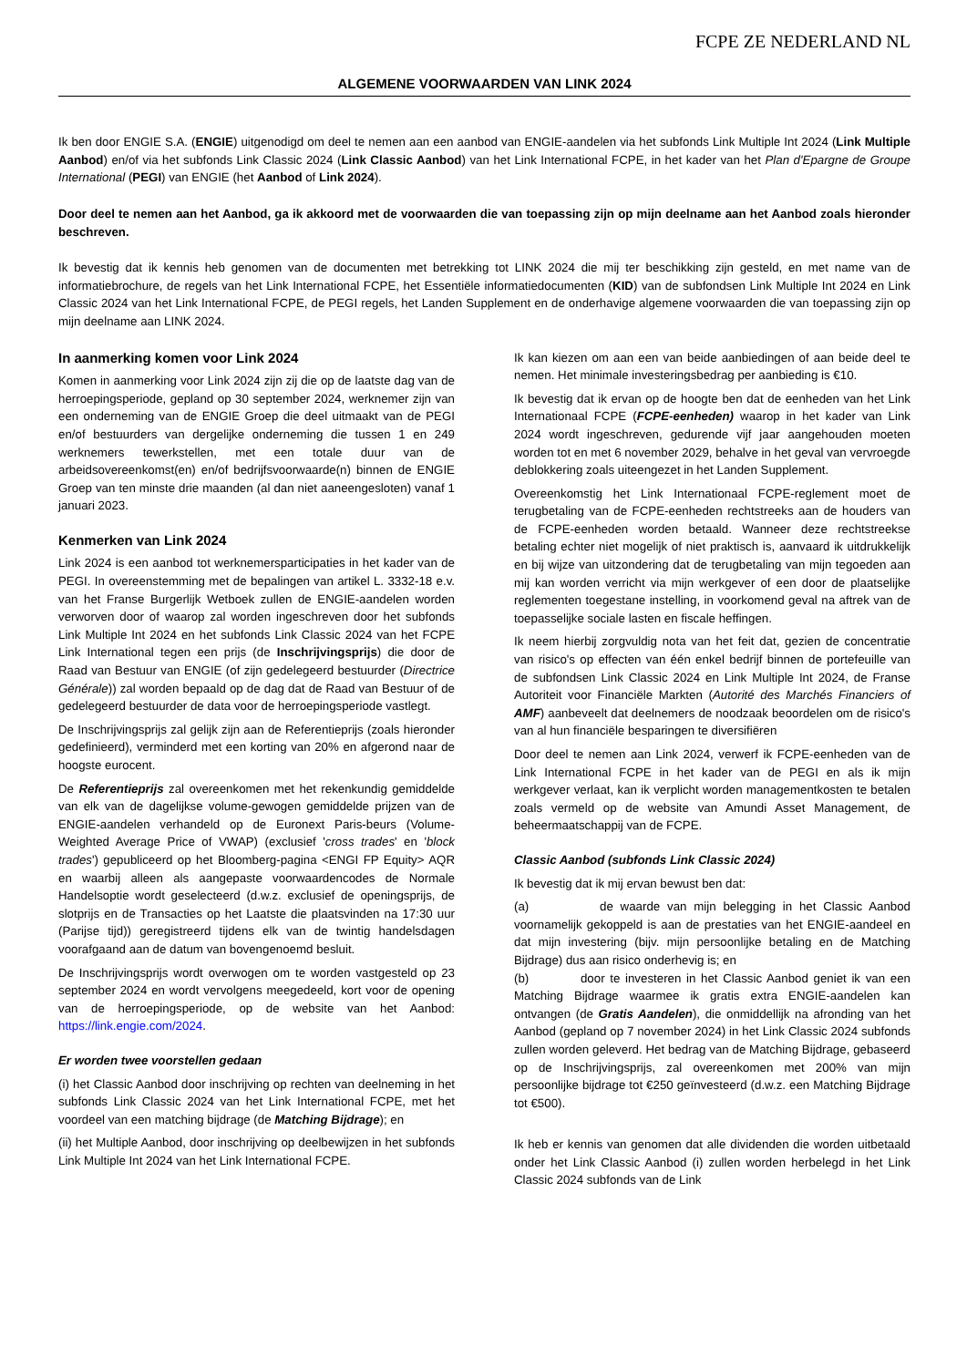FCPE ZE NEDERLAND NL
ALGEMENE VOORWAARDEN VAN LINK 2024
Ik ben door ENGIE S.A. (ENGIE) uitgenodigd om deel te nemen aan een aanbod van ENGIE-aandelen via het subfonds Link Multiple Int 2024 (Link Multiple Aanbod) en/of via het subfonds Link Classic 2024 (Link Classic Aanbod) van het Link International FCPE, in het kader van het Plan d'Epargne de Groupe International (PEGI) van ENGIE (het Aanbod of Link 2024).
Door deel te nemen aan het Aanbod, ga ik akkoord met de voorwaarden die van toepassing zijn op mijn deelname aan het Aanbod zoals hieronder beschreven.
Ik bevestig dat ik kennis heb genomen van de documenten met betrekking tot LINK 2024 die mij ter beschikking zijn gesteld, en met name van de informatiebrochure, de regels van het Link International FCPE, het Essentiële informatiedocumenten (KID) van de subfondsen Link Multiple Int 2024 en Link Classic 2024 van het Link International FCPE, de PEGI regels, het Landen Supplement en de onderhavige algemene voorwaarden die van toepassing zijn op mijn deelname aan LINK 2024.
In aanmerking komen voor Link 2024
Komen in aanmerking voor Link 2024 zijn zij die op de laatste dag van de herroepingsperiode, gepland op 30 september 2024, werknemer zijn van een onderneming van de ENGIE Groep die deel uitmaakt van de PEGI en/of bestuurders van dergelijke onderneming die tussen 1 en 249 werknemers tewerkstellen, met een totale duur van de arbeidsovereenkomst(en) en/of bedrijfsvoorwaarde(n) binnen de ENGIE Groep van ten minste drie maanden (al dan niet aaneengesloten) vanaf 1 januari 2023.
Kenmerken van Link 2024
Link 2024 is een aanbod tot werknemersparticipaties in het kader van de PEGI. In overeenstemming met de bepalingen van artikel L. 3332-18 e.v. van het Franse Burgerlijk Wetboek zullen de ENGIE-aandelen worden verworven door of waarop zal worden ingeschreven door het subfonds Link Multiple Int 2024 en het subfonds Link Classic 2024 van het FCPE Link International tegen een prijs (de Inschrijvingsprijs) die door de Raad van Bestuur van ENGIE (of zijn gedelegeerd bestuurder (Directrice Générale)) zal worden bepaald op de dag dat de Raad van Bestuur of de gedelegeerd bestuurder de data voor de herroepingsperiode vastlegt.
De Inschrijvingsprijs zal gelijk zijn aan de Referentieprijs (zoals hieronder gedefinieerd), verminderd met een korting van 20% en afgerond naar de hoogste eurocent.
De Referentieprijs zal overeenkomen met het rekenkundig gemiddelde van elk van de dagelijkse volume-gewogen gemiddelde prijzen van de ENGIE-aandelen verhandeld op de Euronext Paris-beurs (Volume-Weighted Average Price of VWAP) (exclusief 'cross trades' en 'block trades') gepubliceerd op het Bloomberg-pagina <ENGI FP Equity> AQR en waarbij alleen als aangepaste voorwaardencodes de Normale Handelsoptie wordt geselecteerd (d.w.z. exclusief de openingsprijs, de slotprijs en de Transacties op het Laatste die plaatsvinden na 17:30 uur (Parijse tijd)) geregistreerd tijdens elk van de twintig handelsdagen voorafgaand aan de datum van bovengenoemd besluit.
De Inschrijvingsprijs wordt overwogen om te worden vastgesteld op 23 september 2024 en wordt vervolgens meegedeeld, kort voor de opening van de herroepingsperiode, op de website van het Aanbod: https://link.engie.com/2024.
Er worden twee voorstellen gedaan
(i) het Classic Aanbod door inschrijving op rechten van deelneming in het subfonds Link Classic 2024 van het Link International FCPE, met het voordeel van een matching bijdrage (de Matching Bijdrage); en
(ii) het Multiple Aanbod, door inschrijving op deelbewijzen in het subfonds Link Multiple Int 2024 van het Link International FCPE.
Ik kan kiezen om aan een van beide aanbiedingen of aan beide deel te nemen. Het minimale investeringsbedrag per aanbieding is €10.
Ik bevestig dat ik ervan op de hoogte ben dat de eenheden van het Link Internationaal FCPE (FCPE-eenheden) waarop in het kader van Link 2024 wordt ingeschreven, gedurende vijf jaar aangehouden moeten worden tot en met 6 november 2029, behalve in het geval van vervroegde deblokkering zoals uiteengezet in het Landen Supplement.
Overeenkomstig het Link Internationaal FCPE-reglement moet de terugbetaling van de FCPE-eenheden rechtstreeks aan de houders van de FCPE-eenheden worden betaald. Wanneer deze rechtstreekse betaling echter niet mogelijk of niet praktisch is, aanvaard ik uitdrukkelijk en bij wijze van uitzondering dat de terugbetaling van mijn tegoeden aan mij kan worden verricht via mijn werkgever of een door de plaatselijke reglementen toegestane instelling, in voorkomend geval na aftrek van de toepasselijke sociale lasten en fiscale heffingen.
Ik neem hierbij zorgvuldig nota van het feit dat, gezien de concentratie van risico's op effecten van één enkel bedrijf binnen de portefeuille van de subfondsen Link Classic 2024 en Link Multiple Int 2024, de Franse Autoriteit voor Financiële Markten (Autorité des Marchés Financiers of AMF) aanbeveelt dat deelnemers de noodzaak beoordelen om de risico's van al hun financiële besparingen te diversifiëren
Door deel te nemen aan Link 2024, verwerf ik FCPE-eenheden van de Link International FCPE in het kader van de PEGI en als ik mijn werkgever verlaat, kan ik verplicht worden managementkosten te betalen zoals vermeld op de website van Amundi Asset Management, de beheermaatschappij van de FCPE.
Classic Aanbod (subfonds Link Classic 2024)
Ik bevestig dat ik mij ervan bewust ben dat:
(a) de waarde van mijn belegging in het Classic Aanbod voornamelijk gekoppeld is aan de prestaties van het ENGIE-aandeel en dat mijn investering (bijv. mijn persoonlijke betaling en de Matching Bijdrage) dus aan risico onderhevig is; en
(b) door te investeren in het Classic Aanbod geniet ik van een Matching Bijdrage waarmee ik gratis extra ENGIE-aandelen kan ontvangen (de Gratis Aandelen), die onmiddellijk na afronding van het Aanbod (gepland op 7 november 2024) in het Link Classic 2024 subfonds zullen worden geleverd. Het bedrag van de Matching Bijdrage, gebaseerd op de Inschrijvingsprijs, zal overeenkomen met 200% van mijn persoonlijke bijdrage tot €250 geïnvesteerd (d.w.z. een Matching Bijdrage tot €500).
Ik heb er kennis van genomen dat alle dividenden die worden uitbetaald onder het Link Classic Aanbod (i) zullen worden herbelegd in het Link Classic 2024 subfonds van de Link